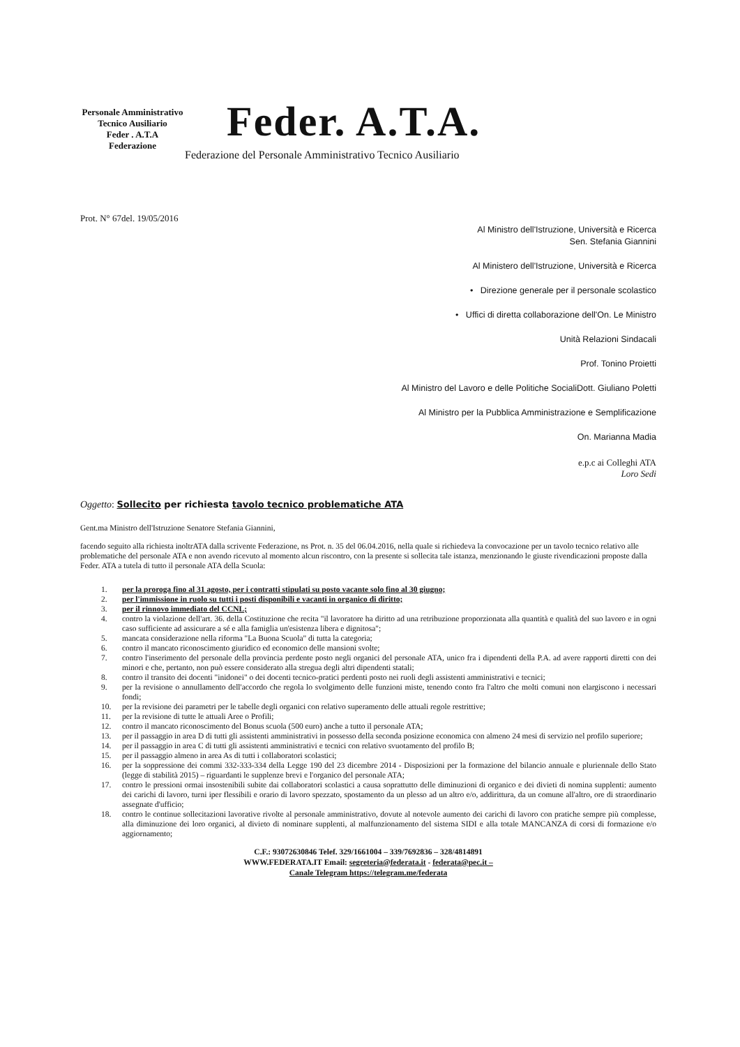Personale Amministrativo Tecnico Ausiliario
Feder . A.T.A
Federazione
Feder. A.T.A.
Federazione del Personale Amministrativo Tecnico Ausiliario
Prot. N° 67del. 19/05/2016
Al Ministro dell'Istruzione, Università e Ricerca
Sen. Stefania Giannini
Al Ministero dell'Istruzione, Università e Ricerca
• Direzione generale per il personale scolastico
• Uffici di diretta collaborazione dell'On. Le Ministro
Unità Relazioni Sindacali
Prof. Tonino Proietti
Al Ministro del Lavoro e delle Politiche SocialiDott. Giuliano Poletti
Al Ministro per la Pubblica Amministrazione e Semplificazione
On. Marianna Madia
e.p.c ai Colleghi ATA
Loro Sedi
Oggetto: Sollecito per richiesta tavolo tecnico problematiche ATA
Gent.ma Ministro dell'Istruzione Senatore Stefania Giannini,
facendo seguito alla richiesta inoltrATA dalla scrivente Federazione, ns Prot. n. 35 del 06.04.2016, nella quale si richiedeva la convocazione per un tavolo tecnico relativo alle problematiche del personale ATA e non avendo ricevuto al momento alcun riscontro, con la presente si sollecita tale istanza, menzionando le giuste rivendicazioni proposte dalla Feder. ATA a tutela di tutto il personale ATA della Scuola:
1. per la proroga fino al 31 agosto, per i contratti stipulati su posto vacante solo fino al 30 giugno;
2. per l'immissione in ruolo su tutti i posti disponibili e vacanti in organico di diritto;
3. per il rinnovo immediato del CCNL;
4. contro la violazione dell'art. 36. della Costituzione che recita "il lavoratore ha diritto ad una retribuzione proporzionata alla quantità e qualità del suo lavoro e in ogni caso sufficiente ad assicurare a sé e alla famiglia un'esistenza libera e dignitosa";
5. mancata considerazione nella riforma "La Buona Scuola" di tutta la categoria;
6. contro il mancato riconoscimento giuridico ed economico delle mansioni svolte;
7. contro l'inserimento del personale della provincia perdente posto negli organici del personale ATA, unico fra i dipendenti della P.A. ad avere rapporti diretti con dei minori e che, pertanto, non può essere considerato alla stregua degli altri dipendenti statali;
8. contro il transito dei docenti "inidonei" o dei docenti tecnico-pratici perdenti posto nei ruoli degli assistenti amministrativi e tecnici;
9. per la revisione o annullamento dell'accordo che regola lo svolgimento delle funzioni miste, tenendo conto fra l'altro che molti comuni non elargiscono i necessari fondi;
10. per la revisione dei parametri per le tabelle degli organici con relativo superamento delle attuali regole restrittive;
11. per la revisione di tutte le attuali Aree o Profili;
12. contro il mancato riconoscimento del Bonus scuola (500 euro) anche a tutto il personale ATA;
13. per il passaggio in area D di tutti gli assistenti amministrativi in possesso della seconda posizione economica con almeno 24 mesi di servizio nel profilo superiore;
14. per il passaggio in area C di tutti gli assistenti amministrativi e tecnici con relativo svuotamento del profilo B;
15. per il passaggio almeno in area As di tutti i collaboratori scolastici;
16. per la soppressione dei commi 332-333-334 della Legge 190 del 23 dicembre 2014 - Disposizioni per la formazione del bilancio annuale e pluriennale dello Stato (legge di stabilità 2015) – riguardanti le supplenze brevi e l'organico del personale ATA;
17. contro le pressioni ormai insostenibili subite dai collaboratori scolastici a causa soprattutto delle diminuzioni di organico e dei divieti di nomina supplenti: aumento dei carichi di lavoro, turni iper flessibili e orario di lavoro spezzato, spostamento da un plesso ad un altro e/o, addirittura, da un comune all'altro, ore di straordinario assegnate d'ufficio;
18. contro le continue sollecitazioni lavorative rivolte al personale amministrativo, dovute al notevole aumento dei carichi di lavoro con pratiche sempre più complesse, alla diminuzione dei loro organici, al divieto di nominare supplenti, al malfunzionamento del sistema SIDI e alla totale MANCANZA di corsi di formazione e/o aggiornamento;
C.F.: 93072630846 Telef. 329/1661004 – 339/7692836 – 328/4814891
WWW.FEDERATA.IT Email: segreteria@federata.it - federata@pec.it –
Canale Telegram https://telegram.me/federata